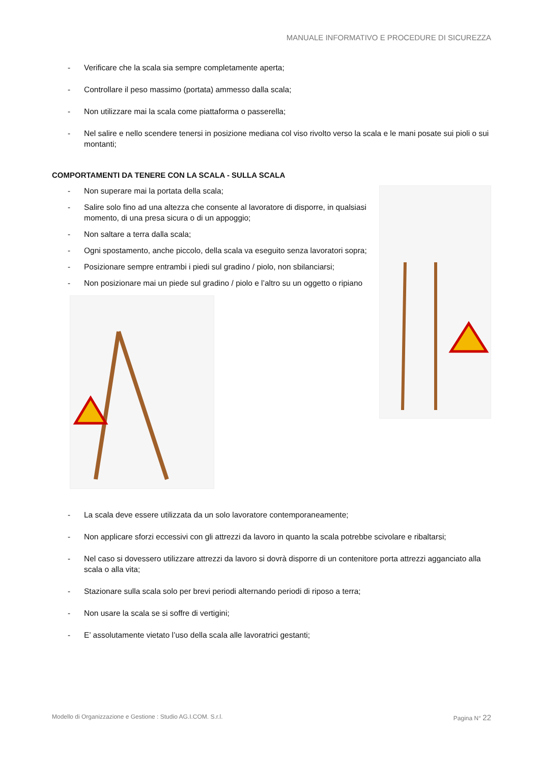MANUALE INFORMATIVO E PROCEDURE DI SICUREZZA
- Verificare che la scala sia sempre completamente aperta;
- Controllare il peso massimo (portata) ammesso dalla scala;
- Non utilizzare mai la scala come piattaforma o passerella;
- Nel salire e nello scendere tenersi in posizione mediana col viso rivolto verso la scala e le mani posate sui pioli o sui montanti;
COMPORTAMENTI DA TENERE CON LA SCALA - SULLA SCALA
- Non superare mai la portata della scala;
- Salire solo fino ad una altezza che consente al lavoratore di disporre, in qualsiasi momento, di una presa sicura o di un appoggio;
- Non saltare a terra dalla scala;
- Ogni spostamento, anche piccolo, della scala va eseguito senza lavoratori sopra;
- Posizionare sempre entrambi i piedi sul gradino / piolo, non sbilanciarsi;
- Non posizionare mai un piede sul gradino / piolo e l’altro su un oggetto o ripiano
- La scala deve essere utilizzata da un solo lavoratore contemporaneamente;
- Non applicare sforzi eccessivi con gli attrezzi da lavoro in quanto la scala potrebbe scivolare e ribaltarsi;
- Nel caso si dovessero utilizzare attrezzi da lavoro si dovrà disporre di un contenitore porta attrezzi agganciato alla scala o alla vita;
- Stazionare sulla scala solo per brevi periodi alternando periodi di riposo a terra;
- Non usare la scala se si soffre di vertigini;
- E’ assolutamente vietato l’uso della scala alle lavoratrici gestanti;
Modello di Organizzazione e Gestione : Studio AG.I.COM. S.r.l. Pagina N° 22